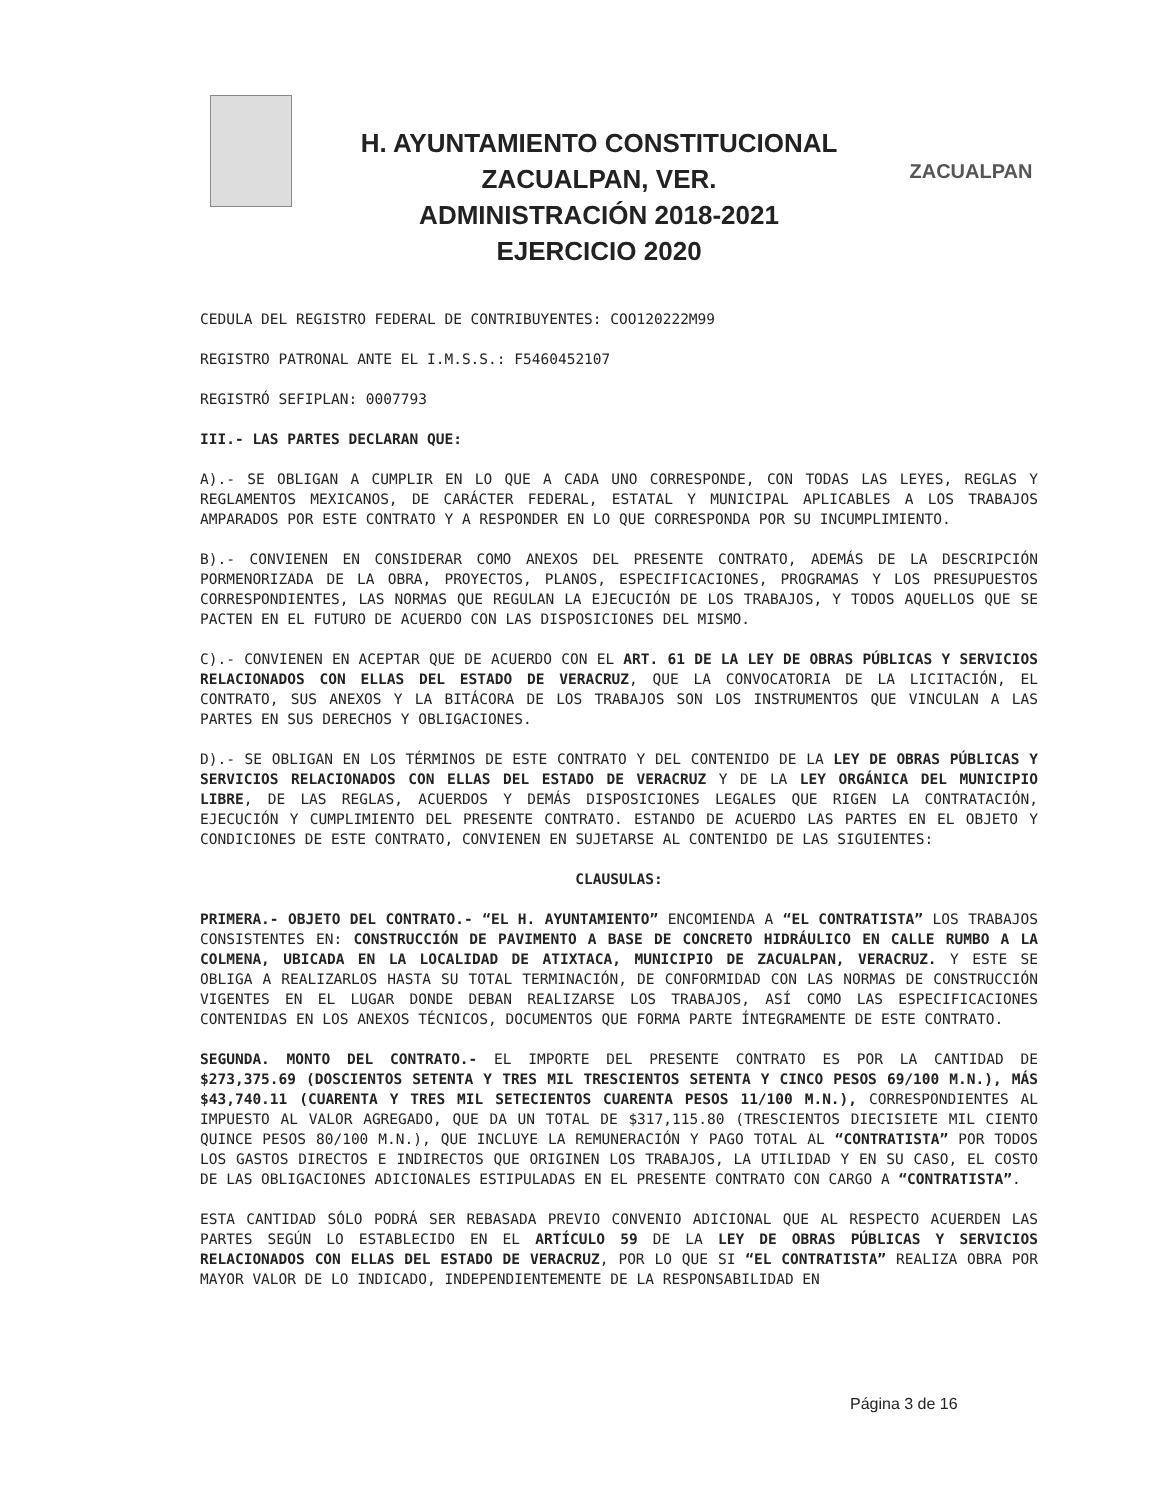H. AYUNTAMIENTO CONSTITUCIONAL
ZACUALPAN, VER.
ADMINISTRACIÓN 2018-2021
EJERCICIO 2020
ZACUALPAN
CEDULA DEL REGISTRO FEDERAL DE CONTRIBUYENTES: COO120222M99
REGISTRO PATRONAL ANTE EL I.M.S.S.: F5460452107
REGISTRÓ SEFIPLAN: 0007793
III.- LAS PARTES DECLARAN QUE:
A).- SE OBLIGAN A CUMPLIR EN LO QUE A CADA UNO CORRESPONDE, CON TODAS LAS LEYES, REGLAS Y REGLAMENTOS MEXICANOS, DE CARÁCTER FEDERAL, ESTATAL Y MUNICIPAL APLICABLES A LOS TRABAJOS AMPARADOS POR ESTE CONTRATO Y A RESPONDER EN LO QUE CORRESPONDA POR SU INCUMPLIMIENTO.
B).- CONVIENEN EN CONSIDERAR COMO ANEXOS DEL PRESENTE CONTRATO, ADEMÁS DE LA DESCRIPCIÓN PORMENORIZADA DE LA OBRA, PROYECTOS, PLANOS, ESPECIFICACIONES, PROGRAMAS Y LOS PRESUPUESTOS CORRESPONDIENTES, LAS NORMAS QUE REGULAN LA EJECUCIÓN DE LOS TRABAJOS, Y TODOS AQUELLOS QUE SE PACTEN EN EL FUTURO DE ACUERDO CON LAS DISPOSICIONES DEL MISMO.
C).- CONVIENEN EN ACEPTAR QUE DE ACUERDO CON EL ART. 61 DE LA LEY DE OBRAS PÚBLICAS Y SERVICIOS RELACIONADOS CON ELLAS DEL ESTADO DE VERACRUZ, QUE LA CONVOCATORIA DE LA LICITACIÓN, EL CONTRATO, SUS ANEXOS Y LA BITÁCORA DE LOS TRABAJOS SON LOS INSTRUMENTOS QUE VINCULAN A LAS PARTES EN SUS DERECHOS Y OBLIGACIONES.
D).- SE OBLIGAN EN LOS TÉRMINOS DE ESTE CONTRATO Y DEL CONTENIDO DE LA LEY DE OBRAS PÚBLICAS Y SERVICIOS RELACIONADOS CON ELLAS DEL ESTADO DE VERACRUZ Y DE LA LEY ORGÁNICA DEL MUNICIPIO LIBRE, DE LAS REGLAS, ACUERDOS Y DEMÁS DISPOSICIONES LEGALES QUE RIGEN LA CONTRATACIÓN, EJECUCIÓN Y CUMPLIMIENTO DEL PRESENTE CONTRATO. ESTANDO DE ACUERDO LAS PARTES EN EL OBJETO Y CONDICIONES DE ESTE CONTRATO, CONVIENEN EN SUJETARSE AL CONTENIDO DE LAS SIGUIENTES:
CLAUSULAS:
PRIMERA.- OBJETO DEL CONTRATO.- “EL H. AYUNTAMIENTO” ENCOMIENDA A “EL CONTRATISTA” LOS TRABAJOS CONSISTENTES EN: CONSTRUCCIÓN DE PAVIMENTO A BASE DE CONCRETO HIDRÁULICO EN CALLE RUMBO A LA COLMENA, UBICADA EN LA LOCALIDAD DE ATIXTACA, MUNICIPIO DE ZACUALPAN, VERACRUZ. Y ESTE SE OBLIGA A REALIZARLOS HASTA SU TOTAL TERMINACIÓN, DE CONFORMIDAD CON LAS NORMAS DE CONSTRUCCIÓN VIGENTES EN EL LUGAR DONDE DEBAN REALIZARSE LOS TRABAJOS, ASÍ COMO LAS ESPECIFICACIONES CONTENIDAS EN LOS ANEXOS TÉCNICOS, DOCUMENTOS QUE FORMA PARTE ÍNTEGRAMENTE DE ESTE CONTRATO.
SEGUNDA. MONTO DEL CONTRATO.- EL IMPORTE DEL PRESENTE CONTRATO ES POR LA CANTIDAD DE $273,375.69 (DOSCIENTOS SETENTA Y TRES MIL TRESCIENTOS SETENTA Y CINCO PESOS 69/100 M.N.), MÁS $43,740.11 (CUARENTA Y TRES MIL SETECIENTOS CUARENTA PESOS 11/100 M.N.), CORRESPONDIENTES AL IMPUESTO AL VALOR AGREGADO, QUE DA UN TOTAL DE $317,115.80 (TRESCIENTOS DIECISIETE MIL CIENTO QUINCE PESOS 80/100 M.N.), QUE INCLUYE LA REMUNERACIÓN Y PAGO TOTAL AL “CONTRATISTA” POR TODOS LOS GASTOS DIRECTOS E INDIRECTOS QUE ORIGINEN LOS TRABAJOS, LA UTILIDAD Y EN SU CASO, EL COSTO DE LAS OBLIGACIONES ADICIONALES ESTIPULADAS EN EL PRESENTE CONTRATO CON CARGO A “CONTRATISTA”.
ESTA CANTIDAD SÓLO PODRÁ SER REBASADA PREVIO CONVENIO ADICIONAL QUE AL RESPECTO ACUERDEN LAS PARTES SEGÚN LO ESTABLECIDO EN EL ARTÍCULO 59 DE LA LEY DE OBRAS PÚBLICAS Y SERVICIOS RELACIONADOS CON ELLAS DEL ESTADO DE VERACRUZ, POR LO QUE SI “EL CONTRATISTA” REALIZA OBRA POR MAYOR VALOR DE LO INDICADO, INDEPENDIENTEMENTE DE LA RESPONSABILIDAD EN
Página 3 de 16